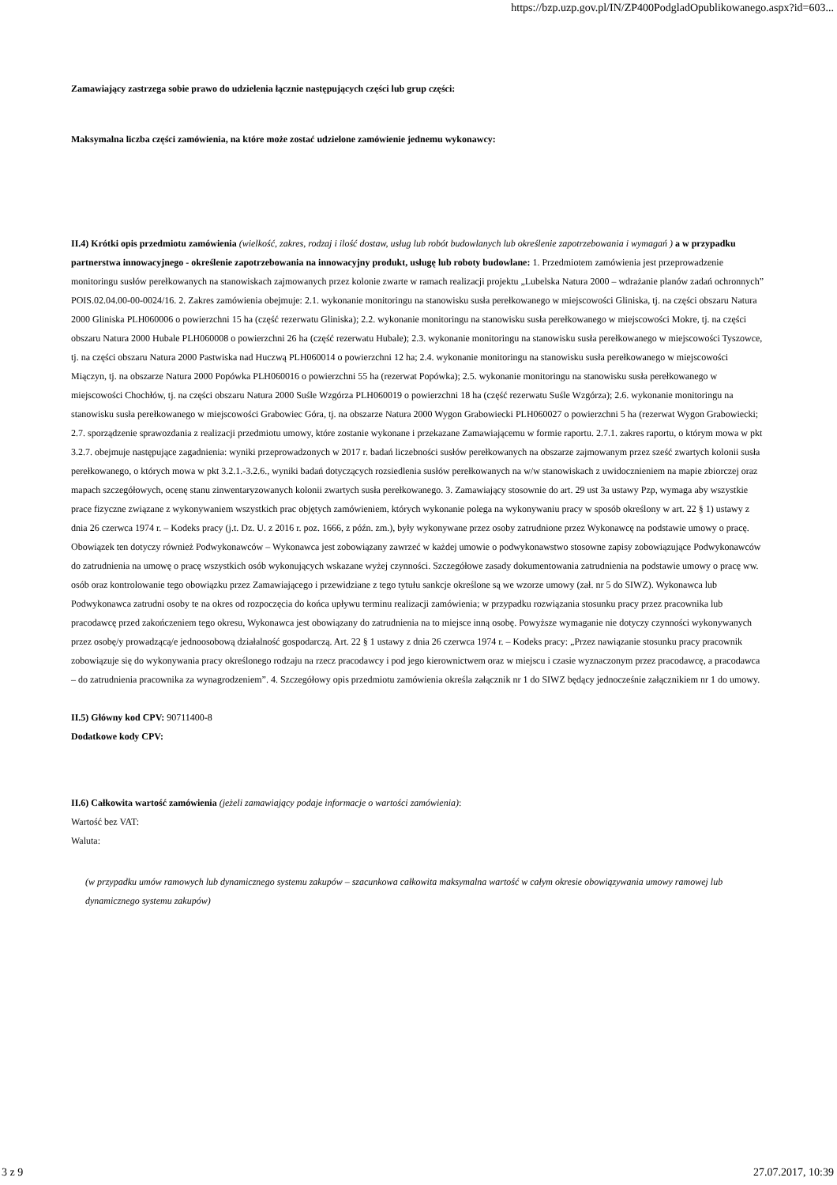https://bzp.uzp.gov.pl/IN/ZP400PodgladOpublikowanego.aspx?id=603...
Zamawiający zastrzega sobie prawo do udzielenia łącznie następujących części lub grup części:
Maksymalna liczba części zamówienia, na które może zostać udzielone zamówienie jednemu wykonawcy:
II.4) Krótki opis przedmiotu zamówienia (wielkość, zakres, rodzaj i ilość dostaw, usług lub robót budowlanych lub określenie zapotrzebowania i wymagań ) a w przypadku partnerstwa innowacyjnego - określenie zapotrzebowania na innowacyjny produkt, usługę lub roboty budowlane: 1. Przedmiotem zamówienia jest przeprowadzenie monitoringu susłów perełkowanych na stanowiskach zajmowanych przez kolonie zwarte w ramach realizacji projektu „Lubelska Natura 2000 – wdrażanie planów zadań ochronnych” POIS.02.04.00-00-0024/16. 2. Zakres zamówienia obejmuje: 2.1. wykonanie monitoringu na stanowisku susła perełkowanego w miejscowości Gliniska, tj. na części obszaru Natura 2000 Gliniska PLH060006 o powierzchni 15 ha (część rezerwatu Gliniska); 2.2. wykonanie monitoringu na stanowisku susła perełkowanego w miejscowości Mokre, tj. na części obszaru Natura 2000 Hubale PLH060008 o powierzchni 26 ha (część rezerwatu Hubale); 2.3. wykonanie monitoringu na stanowisku susła perełkowanego w miejscowości Tyszowce, tj. na części obszaru Natura 2000 Pastwiska nad Huczwą PLH060014 o powierzchni 12 ha; 2.4. wykonanie monitoringu na stanowisku susła perełkowanego w miejscowości Miączyn, tj. na obszarze Natura 2000 Popówka PLH060016 o powierzchni 55 ha (rezerwat Popówka); 2.5. wykonanie monitoringu na stanowisku susła perełkowanego w miejscowości Chochłów, tj. na części obszaru Natura 2000 Suśle Wzgórza PLH060019 o powierzchni 18 ha (część rezerwatu Suśle Wzgórza); 2.6. wykonanie monitoringu na stanowisku susła perełkowanego w miejscowości Grabowiec Góra, tj. na obszarze Natura 2000 Wygon Grabowiecki PLH060027 o powierzchni 5 ha (rezerwat Wygon Grabowiecki; 2.7. sporządzenie sprawozdania z realizacji przedmiotu umowy, które zostanie wykonane i przekazane Zamawiającemu w formie raportu. 2.7.1. zakres raportu, o którym mowa w pkt 3.2.7. obejmuje następujące zagadnienia: wyniki przeprowadzonych w 2017 r. badań liczebności susłów perełkowanych na obszarze zajmowanym przez sześć zwartych kolonii susła perełkowanego, o których mowa w pkt 3.2.1.-3.2.6., wyniki badań dotyczących rozsiedlenia susłów perełkowanych na w/w stanowiskach z uwidocznieniem na mapie zbiorczej oraz mapach szczegółowych, ocenę stanu zinwentaryzowanych kolonii zwartych susła perełkowanego. 3. Zamawiający stosownie do art. 29 ust 3a ustawy Pzp, wymaga aby wszystkie prace fizyczne związane z wykonywaniem wszystkich prac objętych zamówieniem, których wykonanie polega na wykonywaniu pracy w sposób określony w art. 22 § 1) ustawy z dnia 26 czerwca 1974 r. – Kodeks pracy (j.t. Dz. U. z 2016 r. poz. 1666, z późn. zm.), były wykonywane przez osoby zatrudnione przez Wykonawcę na podstawie umowy o pracę. Obowiązek ten dotyczy również Podwykonawców – Wykonawca jest zobowiązany zawrzeć w każdej umowie o podwykonawstwo stosowne zapisy zobowiązujące Podwykonawców do zatrudnienia na umowę o pracę wszystkich osób wykonujących wskazane wyżej czynności. Szczegółowe zasady dokumentowania zatrudnienia na podstawie umowy o pracę ww. osób oraz kontrolowanie tego obowiązku przez Zamawiającego i przewidziane z tego tytułu sankcje określone są we wzorze umowy (zał. nr 5 do SIWZ). Wykonawca lub Podwykonawca zatrudni osoby te na okres od rozpoczęcia do końca upływu terminu realizacji zamówienia; w przypadku rozwiązania stosunku pracy przez pracownika lub pracodawcę przed zakończeniem tego okresu, Wykonawca jest obowiązany do zatrudnienia na to miejsce inną osobę. Powyższe wymaganie nie dotyczy czynności wykonywanych przez osobę/y prowadzącą/e jednoosobową działalność gospodarczą. Art. 22 § 1 ustawy z dnia 26 czerwca 1974 r. – Kodeks pracy: „Przez nawiązanie stosunku pracy pracownik zobowiązuje się do wykonywania pracy określonego rodzaju na rzecz pracodawcy i pod jego kierownictwem oraz w miejscu i czasie wyznaczonym przez pracodawcę, a pracodawca – do zatrudnienia pracownika za wynagrodzeniem”. 4. Szczegółowy opis przedmiotu zamówienia określa załącznik nr 1 do SIWZ będący jednocześnie załącznikiem nr 1 do umowy.
II.5) Główny kod CPV: 90711400-8
Dodatkowe kody CPV:
II.6) Całkowita wartość zamówienia (jeżeli zamawiający podaje informacje o wartości zamówienia):
Wartość bez VAT:
Waluta:
(w przypadku umów ramowych lub dynamicznego systemu zakupów – szacunkowa całkowita maksymalna wartość w całym okresie obowiązywania umowy ramowej lub dynamicznego systemu zakupów)
3 z 9 27.07.2017, 10:39